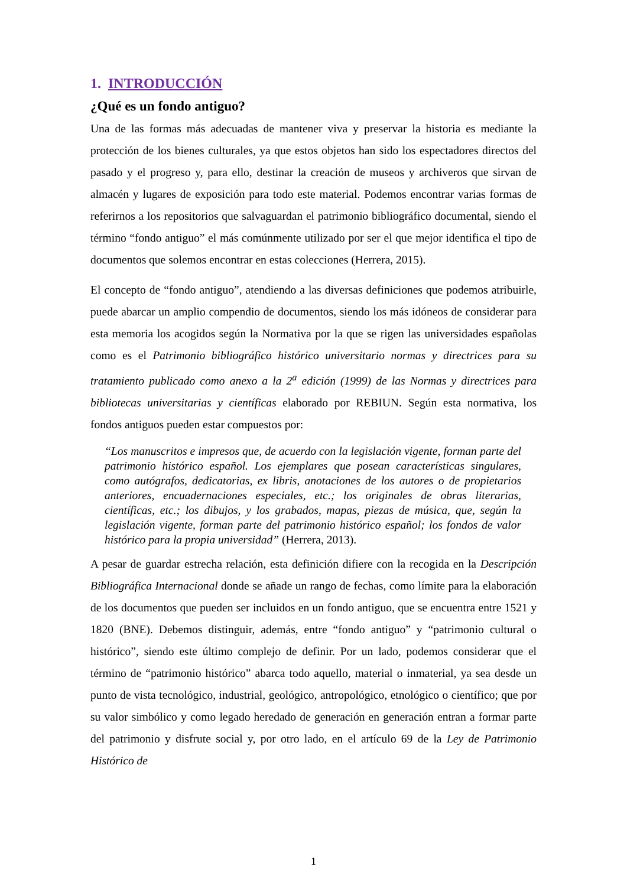1. INTRODUCCIÓN
¿Qué es un fondo antiguo?
Una de las formas más adecuadas de mantener viva y preservar la historia es mediante la protección de los bienes culturales, ya que estos objetos han sido los espectadores directos del pasado y el progreso y, para ello, destinar la creación de museos y archiveros que sirvan de almacén y lugares de exposición para todo este material. Podemos encontrar varias formas de referirnos a los repositorios que salvaguardan el patrimonio bibliográfico documental, siendo el término “fondo antiguo” el más comúnmente utilizado por ser el que mejor identifica el tipo de documentos que solemos encontrar en estas colecciones (Herrera, 2015).
El concepto de “fondo antiguo”, atendiendo a las diversas definiciones que podemos atribuirle, puede abarcar un amplio compendio de documentos, siendo los más idóneos de considerar para esta memoria los acogidos según la Normativa por la que se rigen las universidades españolas como es el Patrimonio bibliográfico histórico universitario normas y directrices para su tratamiento publicado como anexo a la 2<sup>a</sup> edición (1999) de las Normas y directrices para bibliotecas universitarias y científicas elaborado por REBIUN. Según esta normativa, los fondos antiguos pueden estar compuestos por:
“Los manuscritos e impresos que, de acuerdo con la legislación vigente, forman parte del patrimonio histórico español. Los ejemplares que posean características singulares, como autógrafos, dedicatorias, ex libris, anotaciones de los autores o de propietarios anteriores, encuadernaciones especiales, etc.; los originales de obras literarias, científicas, etc.; los dibujos, y los grabados, mapas, piezas de música, que, según la legislación vigente, forman parte del patrimonio histórico español; los fondos de valor histórico para la propia universidad” (Herrera, 2013).
A pesar de guardar estrecha relación, esta definición difiere con la recogida en la Descripción Bibliográfica Internacional donde se añade un rango de fechas, como límite para la elaboración de los documentos que pueden ser incluidos en un fondo antiguo, que se encuentra entre 1521 y 1820 (BNE). Debemos distinguir, además, entre “fondo antiguo” y “patrimonio cultural o histórico”, siendo este último complejo de definir. Por un lado, podemos considerar que el término de “patrimonio histórico” abarca todo aquello, material o inmaterial, ya sea desde un punto de vista tecnológico, industrial, geológico, antropológico, etnológico o científico; que por su valor simbólico y como legado heredado de generación en generación entran a formar parte del patrimonio y disfrute social y, por otro lado, en el artículo 69 de la Ley de Patrimonio Histórico de
1